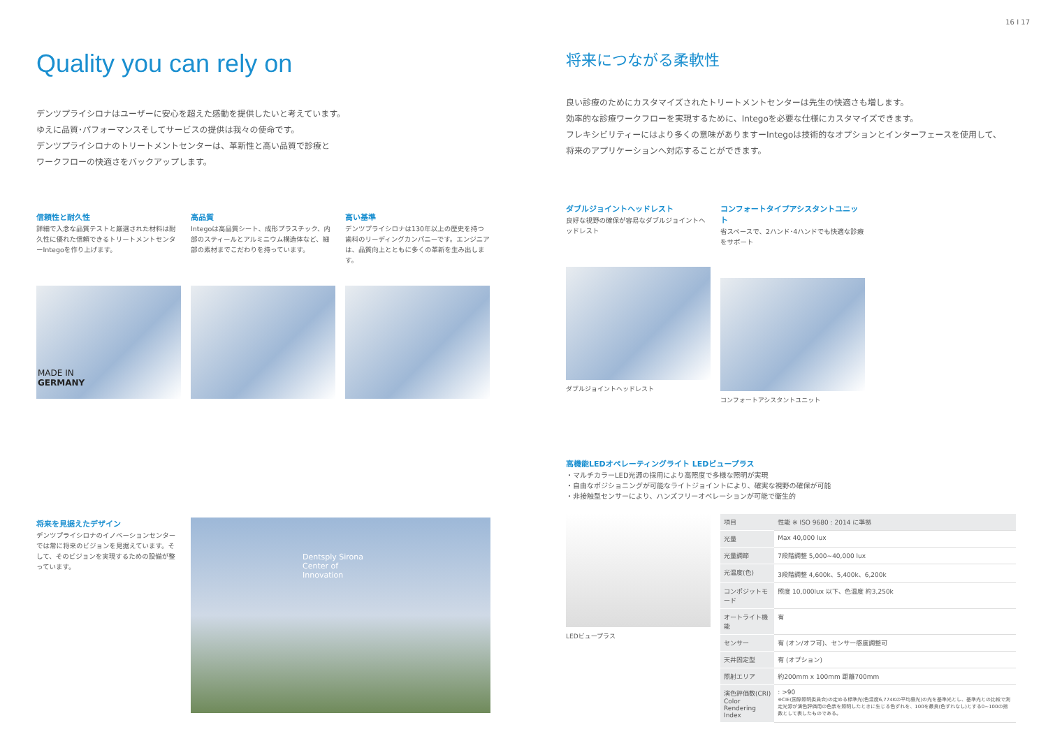16 I 17
Quality you can rely on
デンツプライシロナはユーザーに安心を超えた感動を提供したいと考えています。
ゆえに品質･パフォーマンスそしてサービスの提供は我々の使命です。
デンツプライシロナのトリートメントセンターは、革新性と高い品質で診療と
ワークフローの快適さをバックアップします。
信頼性と耐久性
詳細で入念な品質テストと厳選された材料は耐久性に優れた信頼できるトリートメントセンターIntegoを作り上げます。
MADE IN
GERMANY
高品質
Integoは高品質シート、成形プラスチック、内部のスティールとアルミニウム構造体など、細部の素材までこだわりを持っています。
高い基準
デンツプライシロナは130年以上の歴史を持つ歯科のリーディングカンパニーです。エンジニアは、品質向上とともに多くの革新を生み出します。
将来を見据えたデザイン
デンツプライシロナのイノベーションセンターでは常に将来のビジョンを見据えています。そして、そのビジョンを実現するための設備が整っています。
Dentsply Sirona
Center of Innovation
将来につながる柔軟性
良い診療のためにカスタマイズされたトリートメントセンターは先生の快適さも増します。
効率的な診療ワークフローを実現するために、Integoを必要な仕様にカスタマイズできます。
フレキシビリティーにはより多くの意味がありますーIntegoは技術的なオプションとインターフェースを使用して、
将来のアプリケーションへ対応することができます。
ダブルジョイントヘッドレスト
良好な視野の確保が容易なダブルジョイントヘッドレスト
ダブルジョイントヘッドレスト
コンフォートタイプアシスタントユニット
省スペースで、2ハンド･4ハンドでも快適な診療をサポート
コンフォートアシスタントユニット
高機能LEDオペレーティングライト LEDビュープラス
・マルチカラーLED光源の採用により高照度で多様な照明が実現
・自由なポジショニングが可能なライトジョイントにより、確実な視野の確保が可能
・非接触型センサーにより、ハンズフリーオペレーションが可能で衛生的
LEDビュープラス
| 項目 | 性能 ※ ISO 9680 : 2014 に準拠 |
| 光量 | Max 40,000 lux |
| 光量調節 | 7段階調整 5,000~40,000 lux |
| 光温度(色) | 3段階調整 4,600k、5,400k、6,200k |
| コンポジットモード | 照度 10,000lux 以下、色温度 約3,250k |
| オートライト機能 | 有 |
| センサー | 有 (オン/オフ可)、センサー感度調整可 |
| 天井固定型 | 有 (オプション) |
| 照射エリア | 約200mm x 100mm 距離700mm |
| 演色評価数(CRI) Color Rendering Index | : >90 ※CIE(国際照明委員会)の定める標準光(色温度6,774Kの平均昼光)の光を基準光とし、基準光との比較で測定光源が演色評価用の色票を照明したときに生じる色ずれを、100を最良(色ずれなし)とする0~100の指数として表したものである。 |